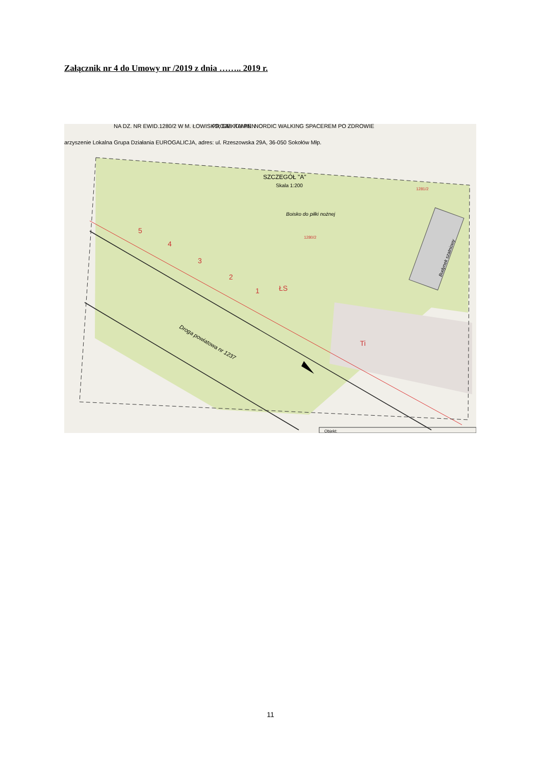Załącznik nr 4 do Umowy nr /2019 z dnia …….. 2019 r.
NA DZ. NR EWID.1280/2 W M. ŁOWISKO, GM. KAMIEŃ
PROJEKTU PN. NORDIC WALKING SPACEREM PO ZDROWIE
arzyszenie Lokalna Grupa Działania EUROGALICJA, adres: ul. Rzeszowska 29A, 36-050 Sokołów Młp.
SZCZEGÓŁ "A"
Skala 1:200
Boisko do piłki nożnej
1280/2
1281/2
5
4
3
2
1
ŁS
Ti
Droga powiatowa nr 1237
Budynek szatniowy
Objekt:
11